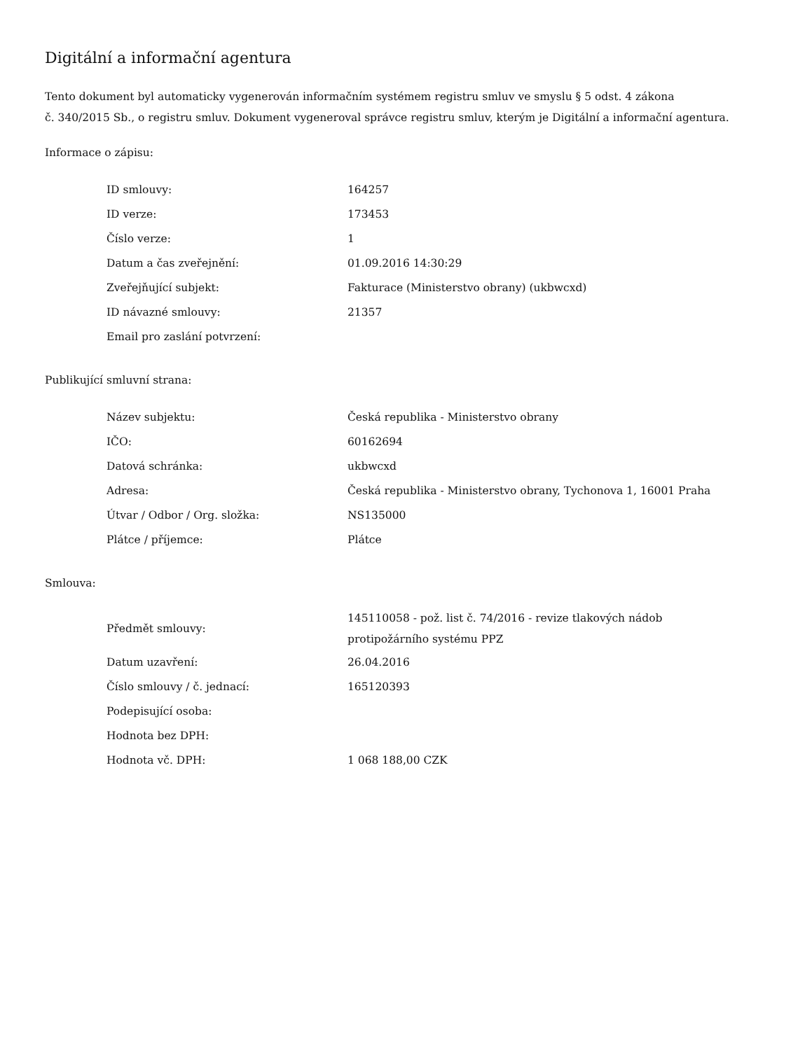Digitální a informační agentura
Tento dokument byl automaticky vygenerován informačním systémem registru smluv ve smyslu § 5 odst. 4 zákona
č. 340/2015 Sb., o registru smluv. Dokument vygeneroval správce registru smluv, kterým je Digitální a informační agentura.
Informace o zápisu:
| ID smlouvy: | 164257 |
| ID verze: | 173453 |
| Číslo verze: | 1 |
| Datum a čas zveřejnění: | 01.09.2016 14:30:29 |
| Zveřejňující subjekt: | Fakturace (Ministerstvo obrany) (ukbwcxd) |
| ID návazné smlouvy: | 21357 |
| Email pro zaslání potvrzení: | |
Publikující smluvní strana:
| Název subjektu: | Česká republika - Ministerstvo obrany |
| IČO: | 60162694 |
| Datová schránka: | ukbwcxd |
| Adresa: | Česká republika - Ministerstvo obrany, Tychonova 1, 16001 Praha |
| Útvar / Odbor / Org. složka: | NS135000 |
| Plátce / příjemce: | Plátce |
Smlouva:
| Předmět smlouvy: | 145110058 - pož. list č. 74/2016 - revize tlakových nádob protipožárního systému PPZ |
| Datum uzavření: | 26.04.2016 |
| Číslo smlouvy / č. jednací: | 165120393 |
| Podepisující osoba: | |
| Hodnota bez DPH: | |
| Hodnota vč. DPH: | 1 068 188,00 CZK |